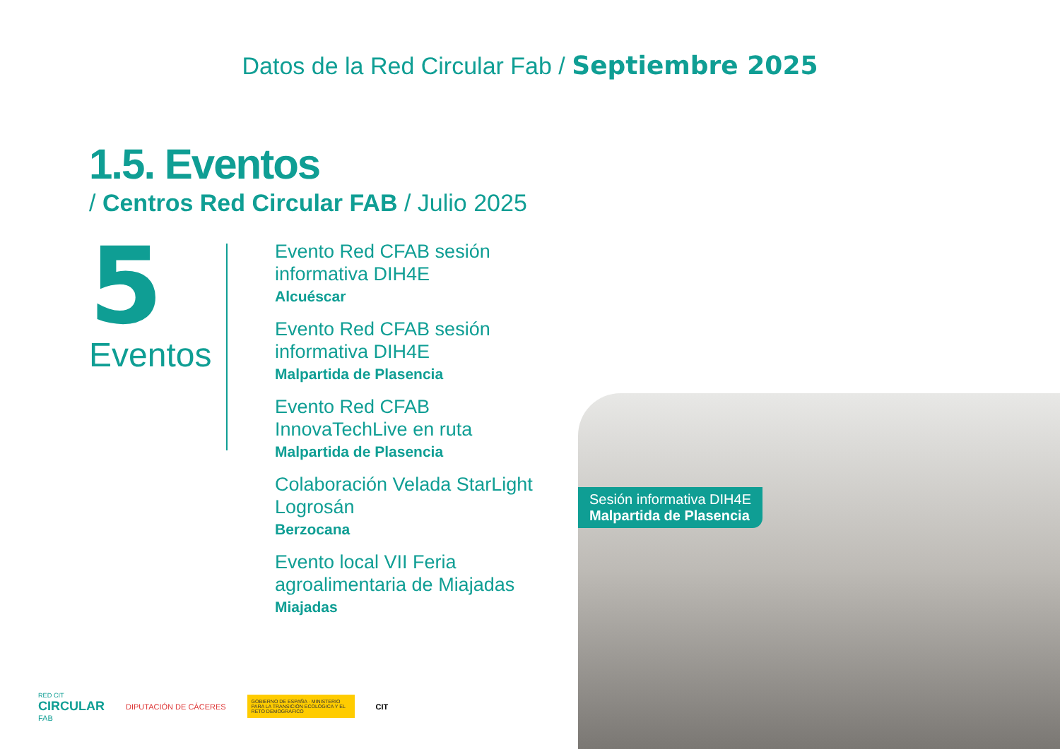Datos de la Red Circular Fab / Septiembre 2025
1.5. Eventos
/ Centros Red Circular FAB / Julio 2025
5 Eventos
Evento Red CFAB sesión informativa DIH4E
Alcuéscar
Evento Red CFAB sesión informativa DIH4E
Malpartida de Plasencia
Evento Red CFAB InnovaTechLive en ruta
Malpartida de Plasencia
Colaboración Velada StarLight Logrosán
Berzocana
Evento local VII Feria agroalimentaria de Miajadas
Miajadas
Sesión informativa DIH4E
Malpartida de Plasencia
RED CIT
CIRCULAR
FAB
DIPUTACIÓN DE CÁCERES
GOBIERNO DE ESPAÑA · MINISTERIO PARA LA TRANSICIÓN ECOLÓGICA Y EL RETO DEMOGRÁFICO
CIT